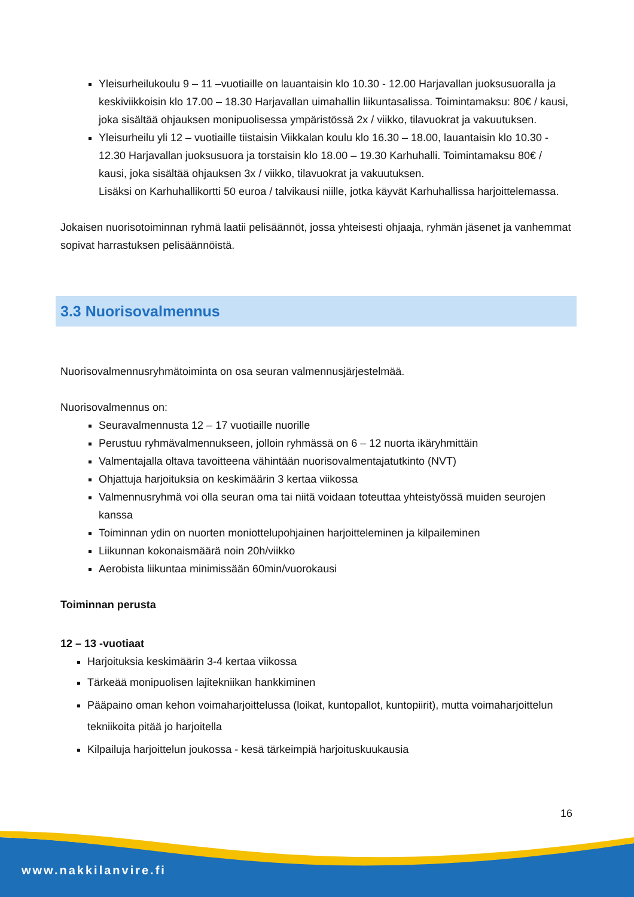Yleisurheilukoulu 9 – 11 –vuotiaille on lauantaisin klo 10.30 - 12.00 Harjavallan juoksusuoralla ja keskiviikkoisin klo 17.00 – 18.30 Harjavallan uimahallin liikuntasalissa. Toimintamaksu: 80€ / kausi, joka sisältää ohjauksen monipuolisessa ympäristössä 2x / viikko, tilavuokrat ja vakuutuksen.
Yleisurheilu yli 12 – vuotiaille tiistaisin Viikkalan koulu klo 16.30 – 18.00, lauantaisin klo 10.30 - 12.30 Harjavallan juoksusuora ja torstaisin klo 18.00 – 19.30 Karhuhalli. Toimintamaksu 80€ / kausi, joka sisältää ohjauksen 3x / viikko, tilavuokrat ja vakuutuksen.
Lisäksi on Karhuhallikortti 50 euroa / talvikausi niille, jotka käyvät Karhuhallissa harjoittelemassa.
Jokaisen nuorisotoiminnan ryhmä laatii pelisäännöt, jossa yhteisesti ohjaaja, ryhmän jäsenet ja vanhemmat sopivat harrastuksen pelisäännöistä.
3.3 Nuorisovalmennus
Nuorisovalmennusryhmätoiminta on osa seuran valmennusjärjestelmää.
Nuorisovalmennus on:
Seuravalmennusta 12 – 17 vuotiaille nuorille
Perustuu ryhmävalmennukseen, jolloin ryhmässä on 6 – 12 nuorta ikäryhmittäin
Valmentajalla oltava tavoitteena vähintään nuorisovalmentajatutkinto (NVT)
Ohjattuja harjoituksia on keskimäärin 3 kertaa viikossa
Valmennusryhmä voi olla seuran oma tai niitä voidaan toteuttaa yhteistyössä muiden seurojen kanssa
Toiminnan ydin on nuorten moniottelupohjainen harjoitteleminen ja kilpaileminen
Liikunnan kokonaismäärä noin 20h/viikko
Aerobista liikuntaa minimissään 60min/vuorokausi
Toiminnan perusta
12 – 13 -vuotiaat
Harjoituksia keskimäärin 3-4 kertaa viikossa
Tärkeää monipuolisen lajitekniikan hankkiminen
Pääpaino oman kehon voimaharjoittelussa (loikat, kuntopallot, kuntopiirit), mutta voimaharjoittelun tekniikoita pitää jo harjoitella
Kilpailuja harjoittelun joukossa - kesä tärkeimpiä harjoituskuukausia
16
www.nakkilanvire.fi